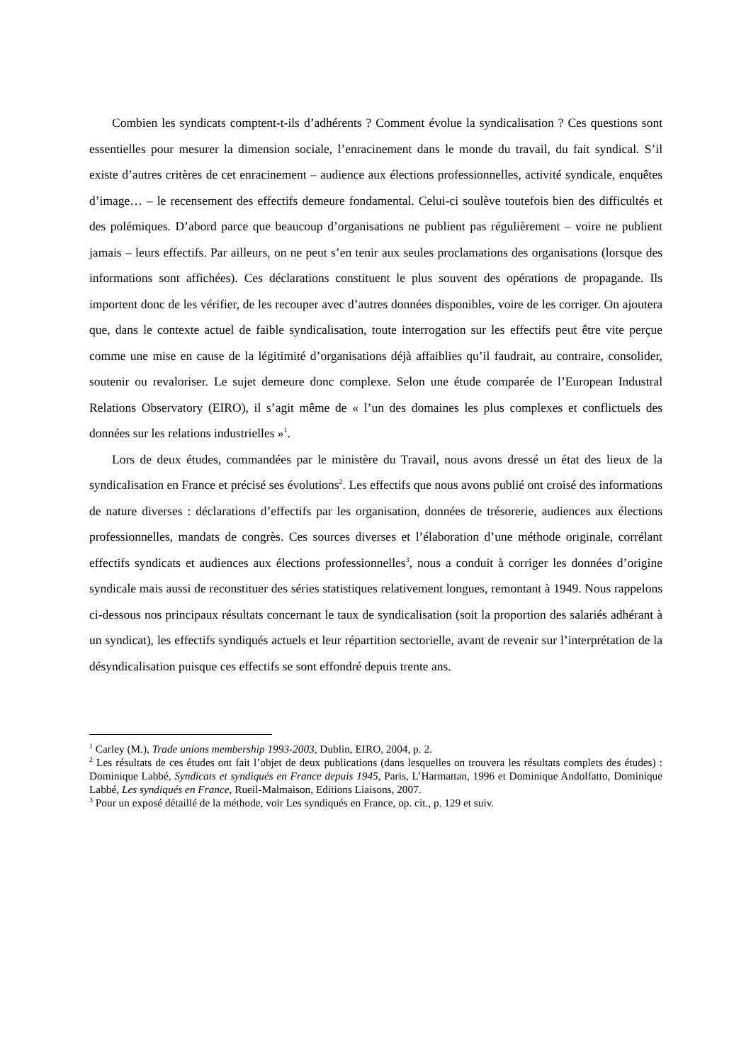Combien les syndicats comptent-t-ils d’adhérents ? Comment évolue la syndicalisation ? Ces questions sont essentielles pour mesurer la dimension sociale, l’enracinement dans le monde du travail, du fait syndical. S’il existe d’autres critères de cet enracinement – audience aux élections professionnelles, activité syndicale, enquêtes d’image… – le recensement des effectifs demeure fondamental. Celui-ci soulève toutefois bien des difficultés et des polémiques. D’abord parce que beaucoup d’organisations ne publient pas régulièrement – voire ne publient jamais – leurs effectifs. Par ailleurs, on ne peut s’en tenir aux seules proclamations des organisations (lorsque des informations sont affichées). Ces déclarations constituent le plus souvent des opérations de propagande. Ils importent donc de les vérifier, de les recouper avec d’autres données disponibles, voire de les corriger. On ajoutera que, dans le contexte actuel de faible syndicalisation, toute interrogation sur les effectifs peut être vite perçue comme une mise en cause de la légitimité d’organisations déjà affaiblies qu’il faudrait, au contraire, consolider, soutenir ou revaloriser. Le sujet demeure donc complexe. Selon une étude comparée de l’European Industral Relations Observatory (EIRO), il s’agit même de « l’un des domaines les plus complexes et conflictuels des données sur les relations industrielles »<sup>1</sup>.
Lors de deux études, commandées par le ministère du Travail, nous avons dressé un état des lieux de la syndicalisation en France et précisé ses évolutions<sup>2</sup>. Les effectifs que nous avons publié ont croisé des informations de nature diverses : déclarations d’effectifs par les organisation, données de trésorerie, audiences aux élections professionnelles, mandats de congrès. Ces sources diverses et l’élaboration d’une méthode originale, corrélant effectifs syndicats et audiences aux élections professionnelles<sup>3</sup>, nous a conduit à corriger les données d’origine syndicale mais aussi de reconstituer des séries statistiques relativement longues, remontant à 1949. Nous rappelons ci-dessous nos principaux résultats concernant le taux de syndicalisation (soit la proportion des salariés adhérant à un syndicat), les effectifs syndiqués actuels et leur répartition sectorielle, avant de revenir sur l’interprétation de la désyndicalisation puisque ces effectifs se sont effondré depuis trente ans.
<sup>1</sup> Carley (M.), Trade unions membership 1993-2003, Dublin, EIRO, 2004, p. 2.
<sup>2</sup> Les résultats de ces études ont fait l’objet de deux publications (dans lesquelles on trouvera les résultats complets des études) : Dominique Labbé, Syndicats et syndiqués en France depuis 1945, Paris, L’Harmattan, 1996 et Dominique Andolfatto, Dominique Labbé, Les syndiqués en France, Rueil-Malmaison, Editions Liaisons, 2007.
<sup>3</sup> Pour un exposé détaillé de la méthode, voir Les syndiqués en France, op. cit., p. 129 et suiv.